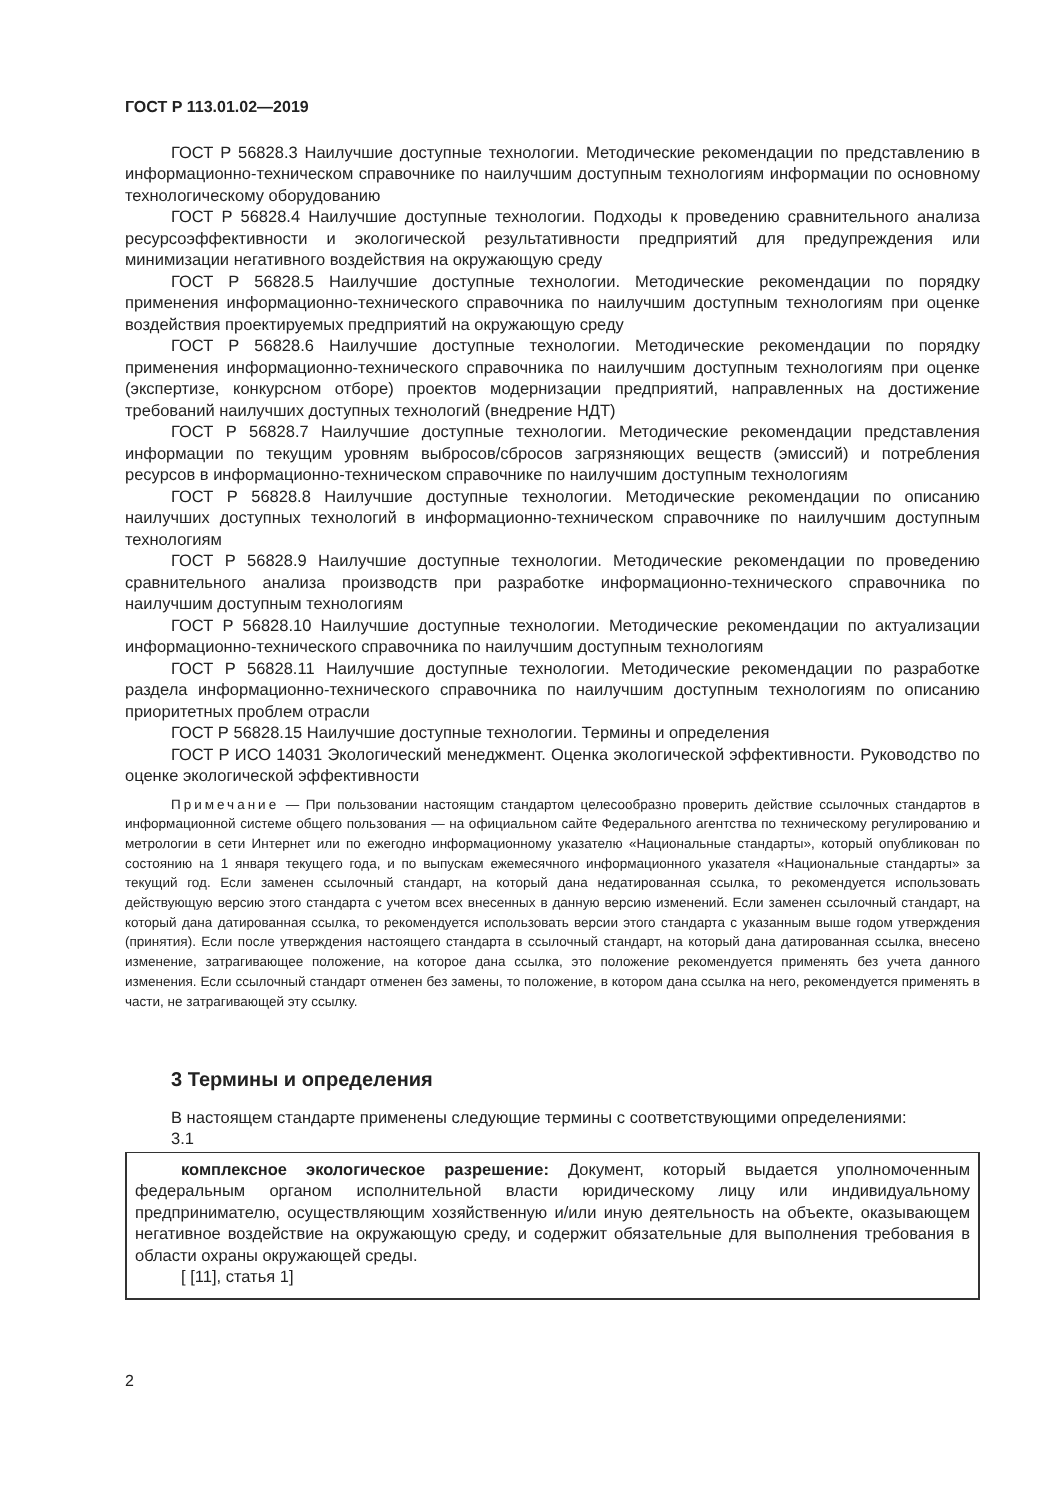ГОСТ Р 113.01.02—2019
ГОСТ Р 56828.3 Наилучшие доступные технологии. Методические рекомендации по представлению в информационно-техническом справочнике по наилучшим доступным технологиям информации по основному технологическому оборудованию
ГОСТ Р 56828.4 Наилучшие доступные технологии. Подходы к проведению сравнительного анализа ресурсоэффективности и экологической результативности предприятий для предупреждения или минимизации негативного воздействия на окружающую среду
ГОСТ Р 56828.5 Наилучшие доступные технологии. Методические рекомендации по порядку применения информационно-технического справочника по наилучшим доступным технологиям при оценке воздействия проектируемых предприятий на окружающую среду
ГОСТ Р 56828.6 Наилучшие доступные технологии. Методические рекомендации по порядку применения информационно-технического справочника по наилучшим доступным технологиям при оценке (экспертизе, конкурсном отборе) проектов модернизации предприятий, направленных на достижение требований наилучших доступных технологий (внедрение НДТ)
ГОСТ Р 56828.7 Наилучшие доступные технологии. Методические рекомендации представления информации по текущим уровням выбросов/сбросов загрязняющих веществ (эмиссий) и потребления ресурсов в информационно-техническом справочнике по наилучшим доступным технологиям
ГОСТ Р 56828.8 Наилучшие доступные технологии. Методические рекомендации по описанию наилучших доступных технологий в информационно-техническом справочнике по наилучшим доступным технологиям
ГОСТ Р 56828.9 Наилучшие доступные технологии. Методические рекомендации по проведению сравнительного анализа производств при разработке информационно-технического справочника по наилучшим доступным технологиям
ГОСТ Р 56828.10 Наилучшие доступные технологии. Методические рекомендации по актуализации информационно-технического справочника по наилучшим доступным технологиям
ГОСТ Р 56828.11 Наилучшие доступные технологии. Методические рекомендации по разработке раздела информационно-технического справочника по наилучшим доступным технологиям по описанию приоритетных проблем отрасли
ГОСТ Р 56828.15 Наилучшие доступные технологии. Термины и определения
ГОСТ Р ИСО 14031 Экологический менеджмент. Оценка экологической эффективности. Руководство по оценке экологической эффективности
Примечание — При пользовании настоящим стандартом целесообразно проверить действие ссылочных стандартов в информационной системе общего пользования — на официальном сайте Федерального агентства по техническому регулированию и метрологии в сети Интернет или по ежегодно информационному указателю «Национальные стандарты», который опубликован по состоянию на 1 января текущего года, и по выпускам ежемесячного информационного указателя «Национальные стандарты» за текущий год. Если заменен ссылочный стандарт, на который дана недатированная ссылка, то рекомендуется использовать действующую версию этого стандарта с учетом всех внесенных в данную версию изменений. Если заменен ссылочный стандарт, на который дана датированная ссылка, то рекомендуется использовать версии этого стандарта с указанным выше годом утверждения (принятия). Если после утверждения настоящего стандарта в ссылочный стандарт, на который дана датированная ссылка, внесено изменение, затрагивающее положение, на которое дана ссылка, это положение рекомендуется применять без учета данного изменения. Если ссылочный стандарт отменен без замены, то положение, в котором дана ссылка на него, рекомендуется применять в части, не затрагивающей эту ссылку.
3 Термины и определения
В настоящем стандарте применены следующие термины с соответствующими определениями:
3.1
комплексное экологическое разрешение: Документ, который выдается уполномоченным федеральным органом исполнительной власти юридическому лицу или индивидуальному предпринимателю, осуществляющим хозяйственную и/или иную деятельность на объекте, оказывающем негативное воздействие на окружающую среду, и содержит обязательные для выполнения требования в области охраны окружающей среды.
[ [11], статья 1]
2